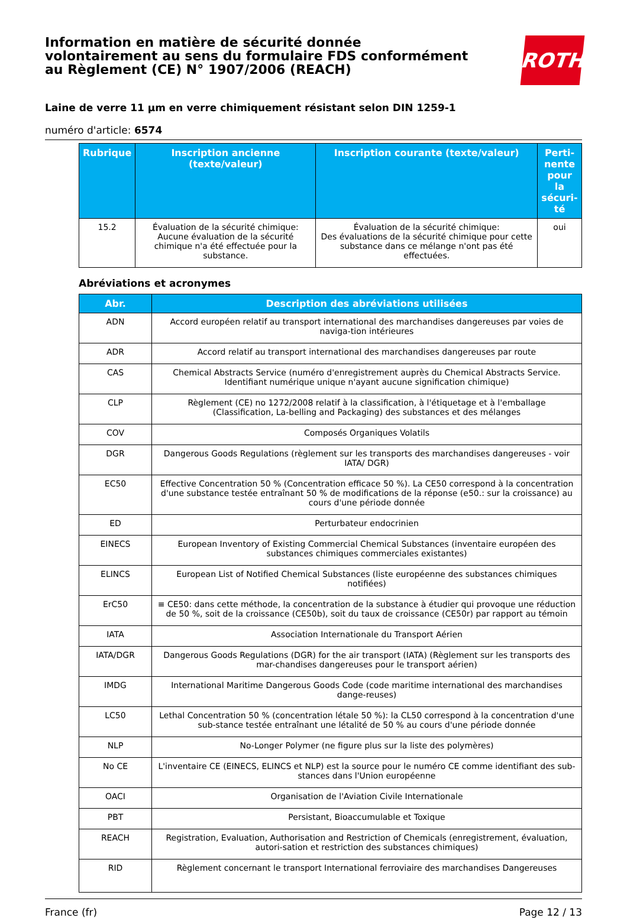Information en matière de sécurité donnée
volontairement au sens du formulaire FDS conformément
au Règlement (CE) N° 1907/2006 (REACH)
ROTH
Laine de verre 11 µm en verre chimiquement résistant selon DIN 1259-1
numéro d'article: 6574
| Rubrique | Inscription ancienne (texte/valeur) | Inscription courante (texte/valeur) | Perti-nente pour la sécuri-té |
| --- | --- | --- | --- |
| 15.2 | Évaluation de la sécurité chimique: Aucune évaluation de la sécurité chimique n'a été effectuée pour la substance. | Évaluation de la sécurité chimique: Des évaluations de la sécurité chimique pour cette substance dans ce mélange n'ont pas été effectuées. | oui |
Abréviations et acronymes
| Abr. | Description des abréviations utilisées |
| --- | --- |
| ADN | Accord européen relatif au transport international des marchandises dangereuses par voies de naviga-tion intérieures |
| ADR | Accord relatif au transport international des marchandises dangereuses par route |
| CAS | Chemical Abstracts Service (numéro d'enregistrement auprès du Chemical Abstracts Service. Identifiant numérique unique n'ayant aucune signification chimique) |
| CLP | Règlement (CE) no 1272/2008 relatif à la classification, à l'étiquetage et à l'emballage (Classification, La-belling and Packaging) des substances et des mélanges |
| COV | Composés Organiques Volatils |
| DGR | Dangerous Goods Regulations (règlement sur les transports des marchandises dangereuses - voir IATA/ DGR) |
| EC50 | Effective Concentration 50 % (Concentration efficace 50 %). La CE50 correspond à la concentration d'une substance testée entraînant 50 % de modifications de la réponse (e50.: sur la croissance) au cours d'une période donnée |
| ED | Perturbateur endocrinien |
| EINECS | European Inventory of Existing Commercial Chemical Substances (inventaire européen des substances chimiques commerciales existantes) |
| ELINCS | European List of Notified Chemical Substances (liste européenne des substances chimiques notifiées) |
| ErC50 | ≡ CE50: dans cette méthode, la concentration de la substance à étudier qui provoque une réduction de 50 %, soit de la croissance (CE50b), soit du taux de croissance (CE50r) par rapport au témoin |
| IATA | Association Internationale du Transport Aérien |
| IATA/DGR | Dangerous Goods Regulations (DGR) for the air transport (IATA) (Règlement sur les transports des mar-chandises dangereuses pour le transport aérien) |
| IMDG | International Maritime Dangerous Goods Code (code maritime international des marchandises dange-reuses) |
| LC50 | Lethal Concentration 50 % (concentration létale 50 %): la CL50 correspond à la concentration d'une sub-stance testée entraînant une létalité de 50 % au cours d'une période donnée |
| NLP | No-Longer Polymer (ne figure plus sur la liste des polymères) |
| No CE | L'inventaire CE (EINECS, ELINCS et NLP) est la source pour le numéro CE comme identifiant des sub-stances dans l'Union européenne |
| OACI | Organisation de l'Aviation Civile Internationale |
| PBT | Persistant, Bioaccumulable et Toxique |
| REACH | Registration, Evaluation, Authorisation and Restriction of Chemicals (enregistrement, évaluation, autori-sation et restriction des substances chimiques) |
| RID | Règlement concernant le transport International ferroviaire des marchandises Dangereuses |
France (fr) Page 12 / 13